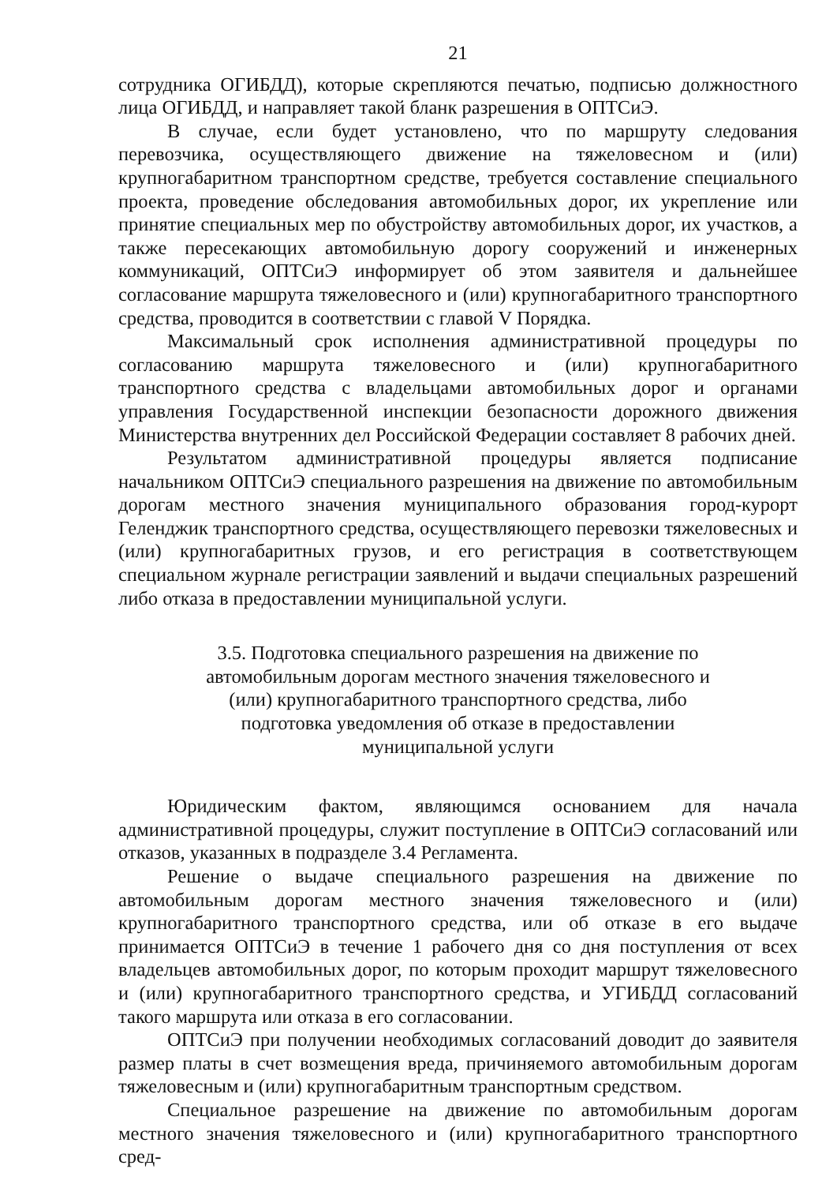21
сотрудника ОГИБДД), которые скрепляются печатью, подписью должностного лица ОГИБДД, и направляет такой бланк разрешения в ОПТСиЭ.
В случае, если будет установлено, что по маршруту следования перевозчика, осуществляющего движение на тяжеловесном и (или) крупногабаритном транспортном средстве, требуется составление специального проекта, проведение обследования автомобильных дорог, их укрепление или принятие специальных мер по обустройству автомобильных дорог, их участков, а также пересекающих автомобильную дорогу сооружений и инженерных коммуникаций, ОПТСиЭ информирует об этом заявителя и дальнейшее согласование маршрута тяжеловесного и (или) крупногабаритного транспортного средства, проводится в соответствии с главой V Порядка.
Максимальный срок исполнения административной процедуры по согласованию маршрута тяжеловесного и (или) крупногабаритного транспортного средства с владельцами автомобильных дорог и органами управления Государственной инспекции безопасности дорожного движения Министерства внутренних дел Российской Федерации составляет 8 рабочих дней.
Результатом административной процедуры является подписание начальником ОПТСиЭ специального разрешения на движение по автомобильным дорогам местного значения муниципального образования город-курорт Геленджик транспортного средства, осуществляющего перевозки тяжеловесных и (или) крупногабаритных грузов, и его регистрация в соответствующем специальном журнале регистрации заявлений и выдачи специальных разрешений либо отказа в предоставлении муниципальной услуги.
3.5. Подготовка специального разрешения на движение по автомобильным дорогам местного значения тяжеловесного и (или) крупногабаритного транспортного средства, либо подготовка уведомления об отказе в предоставлении муниципальной услуги
Юридическим фактом, являющимся основанием для начала административной процедуры, служит поступление в ОПТСиЭ согласований или отказов, указанных в подразделе 3.4 Регламента.
Решение о выдаче специального разрешения на движение по автомобильным дорогам местного значения тяжеловесного и (или) крупногабаритного транспортного средства, или об отказе в его выдаче принимается ОПТСиЭ в течение 1 рабочего дня со дня поступления от всех владельцев автомобильных дорог, по которым проходит маршрут тяжеловесного и (или) крупногабаритного транспортного средства, и УГИБДД согласований такого маршрута или отказа в его согласовании.
ОПТСиЭ при получении необходимых согласований доводит до заявителя размер платы в счет возмещения вреда, причиняемого автомобильным дорогам тяжеловесным и (или) крупногабаритным транспортным средством.
Специальное разрешение на движение по автомобильным дорогам местного значения тяжеловесного и (или) крупногабаритного транспортного сред-